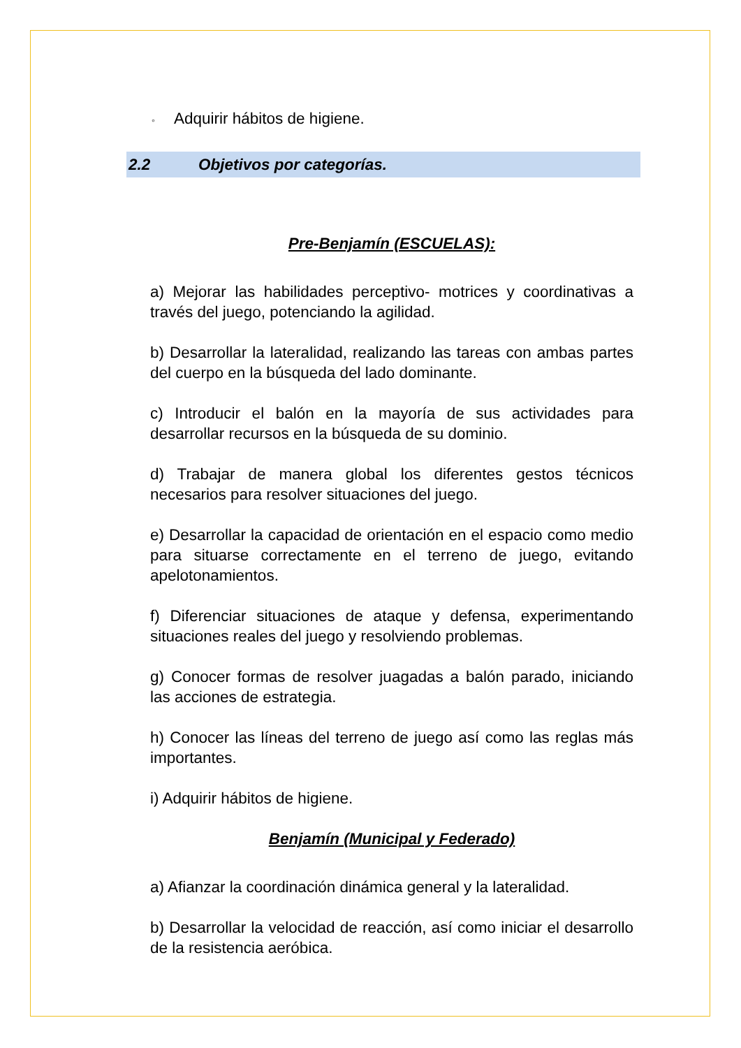◦ Adquirir hábitos de higiene.
2.2 Objetivos por categorías.
Pre-Benjamín (ESCUELAS):
a) Mejorar las habilidades perceptivo- motrices y coordinativas a través del juego, potenciando la agilidad.
b) Desarrollar la lateralidad, realizando las tareas con ambas partes del cuerpo en la búsqueda del lado dominante.
c) Introducir el balón en la mayoría de sus actividades para desarrollar recursos en la búsqueda de su dominio.
d) Trabajar de manera global los diferentes gestos técnicos necesarios para resolver situaciones del juego.
e) Desarrollar la capacidad de orientación en el espacio como medio para situarse correctamente en el terreno de juego, evitando apelotonamientos.
f) Diferenciar situaciones de ataque y defensa, experimentando situaciones reales del juego y resolviendo problemas.
g) Conocer formas de resolver juagadas a balón parado, iniciando las acciones de estrategia.
h) Conocer las líneas del terreno de juego así como las reglas más importantes.
i) Adquirir hábitos de higiene.
Benjamín (Municipal y Federado)
a) Afianzar la coordinación dinámica general y la lateralidad.
b) Desarrollar la velocidad de reacción, así como iniciar el desarrollo de la resistencia aeróbica.